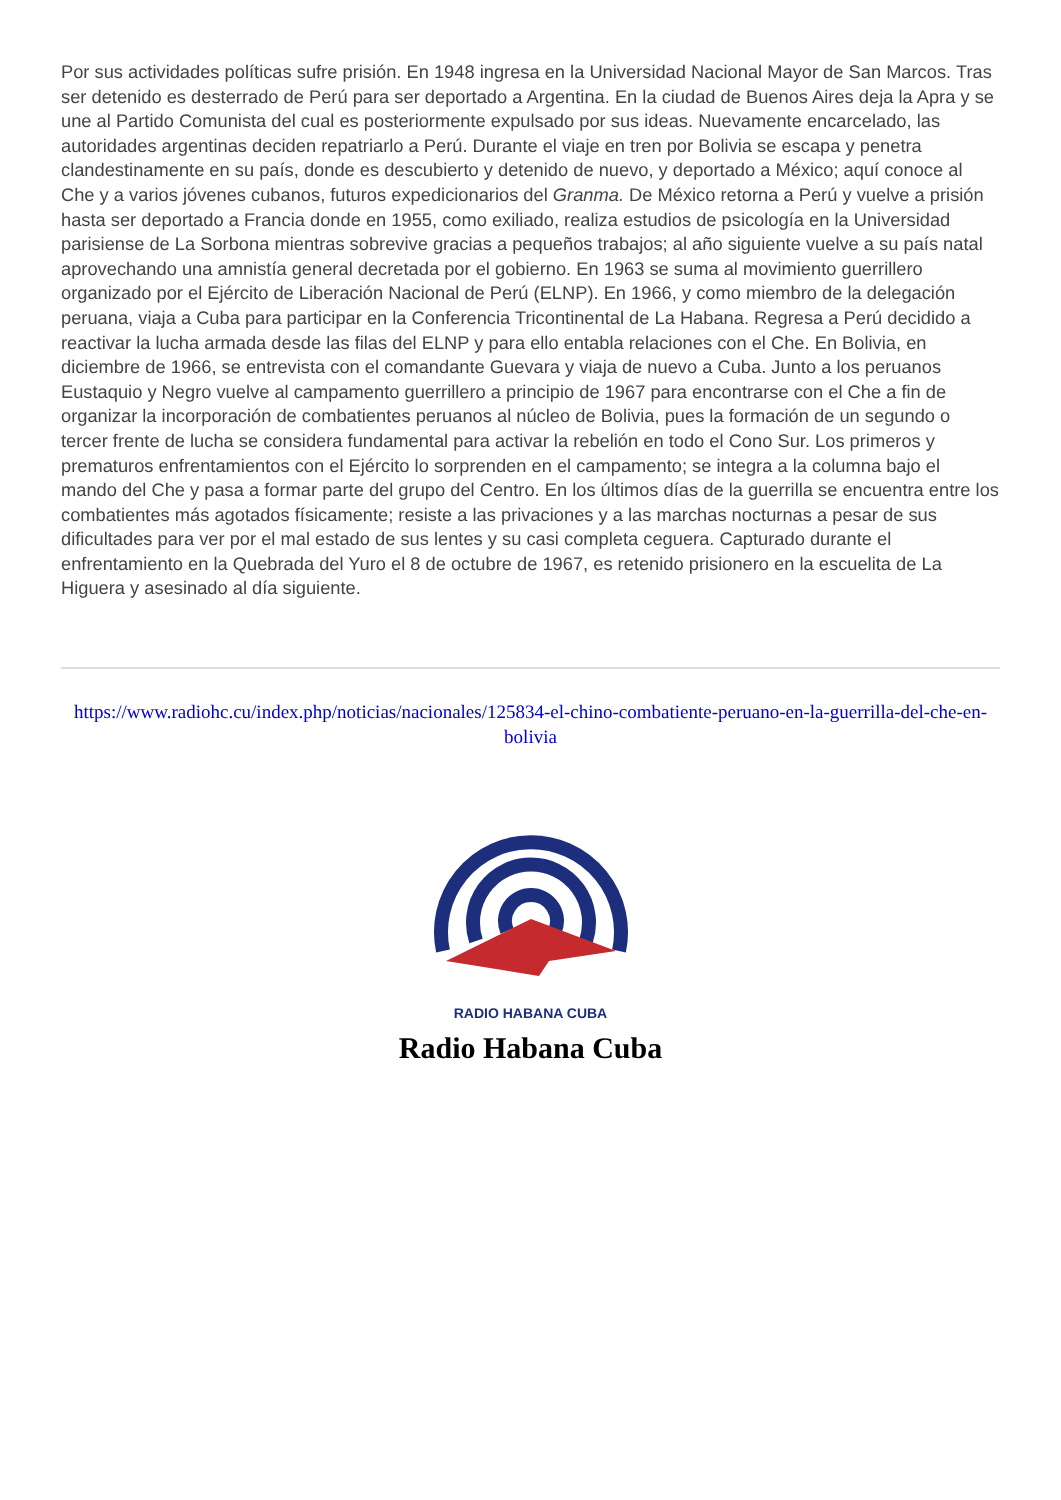Por sus actividades políticas sufre prisión. En 1948 ingresa en la Universidad Nacional Mayor de San Marcos. Tras ser detenido es desterrado de Perú para ser deportado a Argentina. En la ciudad de Buenos Aires deja la Apra y se une al Partido Comunista del cual es posteriormente expulsado por sus ideas. Nuevamente encarcelado, las autoridades argentinas deciden repatriarlo a Perú. Durante el viaje en tren por Bolivia se escapa y penetra clandestinamente en su país, donde es descubierto y detenido de nuevo, y deportado a México; aquí conoce al Che y a varios jóvenes cubanos, futuros expedicionarios del Granma. De México retorna a Perú y vuelve a prisión hasta ser deportado a Francia donde en 1955, como exiliado, realiza estudios de psicología en la Universidad parisiense de La Sorbona mientras sobrevive gracias a pequeños trabajos; al año siguiente vuelve a su país natal aprovechando una amnistía general decretada por el gobierno. En 1963 se suma al movimiento guerrillero organizado por el Ejército de Liberación Nacional de Perú (ELNP). En 1966, y como miembro de la delegación peruana, viaja a Cuba para participar en la Conferencia Tricontinental de La Habana. Regresa a Perú decidido a reactivar la lucha armada desde las filas del ELNP y para ello entabla relaciones con el Che. En Bolivia, en diciembre de 1966, se entrevista con el comandante Guevara y viaja de nuevo a Cuba. Junto a los peruanos Eustaquio y Negro vuelve al campamento guerrillero a principio de 1967 para encontrarse con el Che a fin de organizar la incorporación de combatientes peruanos al núcleo de Bolivia, pues la formación de un segundo o tercer frente de lucha se considera fundamental para activar la rebelión en todo el Cono Sur. Los primeros y prematuros enfrentamientos con el Ejército lo sorprenden en el campamento; se integra a la columna bajo el mando del Che y pasa a formar parte del grupo del Centro. En los últimos días de la guerrilla se encuentra entre los combatientes más agotados físicamente; resiste a las privaciones y a las marchas nocturnas a pesar de sus dificultades para ver por el mal estado de sus lentes y su casi completa ceguera. Capturado durante el enfrentamiento en la Quebrada del Yuro el 8 de octubre de 1967, es retenido prisionero en la escuelita de La Higuera y asesinado al día siguiente.
https://www.radiohc.cu/index.php/noticias/nacionales/125834-el-chino-combatiente-peruano-en-la-guerrilla-del-che-en-bolivia
RADIO HABANA CUBA
Radio Habana Cuba